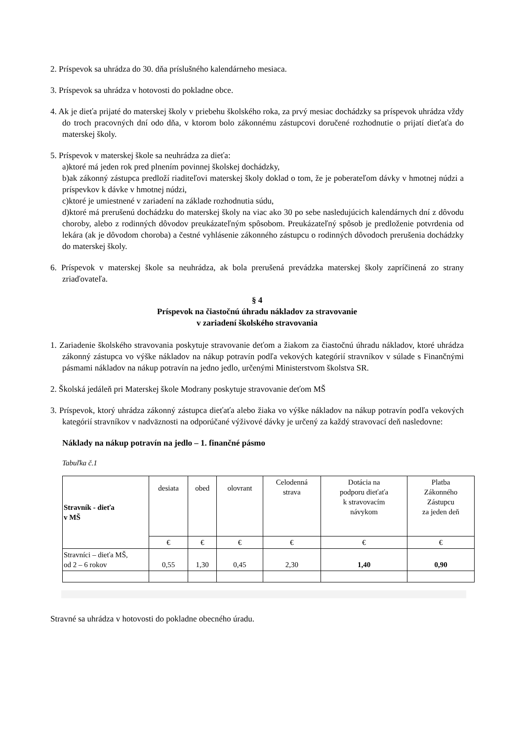2. Príspevok sa uhrádza do 30. dňa príslušného kalendárneho mesiaca.
3. Príspevok sa uhrádza v hotovosti do pokladne obce.
4. Ak je dieťa prijaté do materskej školy v priebehu školského roka, za prvý mesiac dochádzky sa príspevok uhrádza vždy do troch pracovných dní odo dňa, v ktorom bolo zákonnému zástupcovi doručené rozhodnutie o prijatí dieťaťa do materskej školy.
5. Príspevok v materskej škole sa neuhrádza za dieťa:
a)ktoré má jeden rok pred plnením povinnej školskej dochádzky,
b)ak zákonný zástupca predloží riaditeľovi materskej školy doklad o tom, že je poberateľom dávky v hmotnej núdzi a príspevkov k dávke v hmotnej núdzi,
c)ktoré je umiestnené v zariadení na základe rozhodnutia súdu,
d)ktoré má prerušenú dochádzku do materskej školy na viac ako 30 po sebe nasledujúcich kalendárnych dní z dôvodu choroby, alebo z rodinných dôvodov preukázateľným spôsobom. Preukázateľný spôsob je predloženie potvrdenia od lekára (ak je dôvodom choroba) a čestné vyhlásenie zákonného zástupcu o rodinných dôvodoch prerušenia dochádzky do materskej školy.
6. Príspevok v materskej škole sa neuhrádza, ak bola prerušená prevádzka materskej školy zapríčinená zo strany zriaďovateľa.
§ 4
Príspevok na čiastočnú úhradu nákladov za stravovanie
v zariadení školského stravovania
1. Zariadenie školského stravovania poskytuje stravovanie deťom a žiakom za čiastočnú úhradu nákladov, ktoré uhrádza zákonný zástupca vo výške nákladov na nákup potravín podľa vekových kategórií stravníkov v súlade s Finančnými pásmami nákladov na nákup potravín na jedno jedlo, určenými Ministerstvom školstva SR.
2. Školská jedáleň pri Materskej škole Modrany poskytuje stravovanie deťom MŠ
3. Príspevok, ktorý uhrádza zákonný zástupca dieťaťa alebo žiaka vo výške nákladov na nákup potravín podľa vekových kategórií stravníkov v nadväznosti na odporúčané výživové dávky je určený za každý stravovací deň nasledovne:
Náklady na nákup potravín na jedlo – 1. finančné pásmo
Tabuľka č.1
| Stravník - dieťa v MŠ | desiata | obed | olovrant | Celodenná strava | Dotácia na podporu dieťaťa k stravovacím návykom | Platba Zákonného Zástupcu za jeden deň |
| | € | € | € | € | € | € |
| Stravníci – dieťa MŠ, od 2 – 6 rokov | 0,55 | 1,30 | 0,45 | 2,30 | 1,40 | 0,90 |
Stravné sa uhrádza v hotovosti do pokladne obecného úradu.